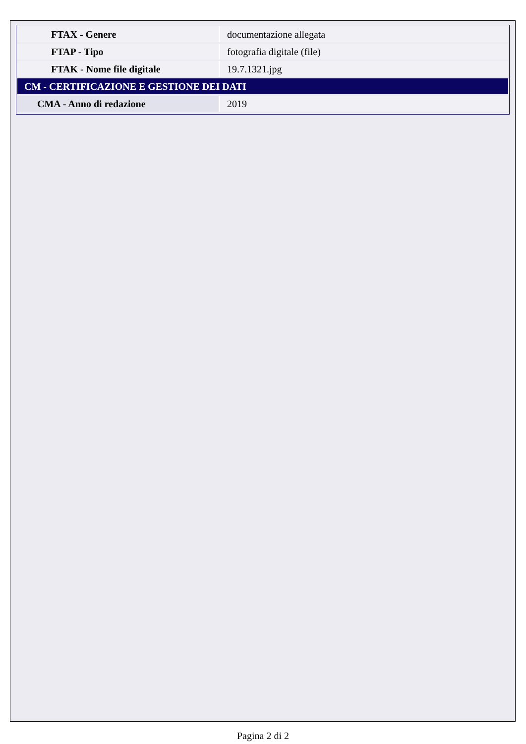| FTAX - Genere | documentazione allegata |
| FTAP - Tipo | fotografia digitale (file) |
| FTAK - Nome file digitale | 19.7.1321.jpg |
| CM - CERTIFICAZIONE E GESTIONE DEI DATI | |
| CMA - Anno di redazione | 2019 |
Pagina 2 di 2